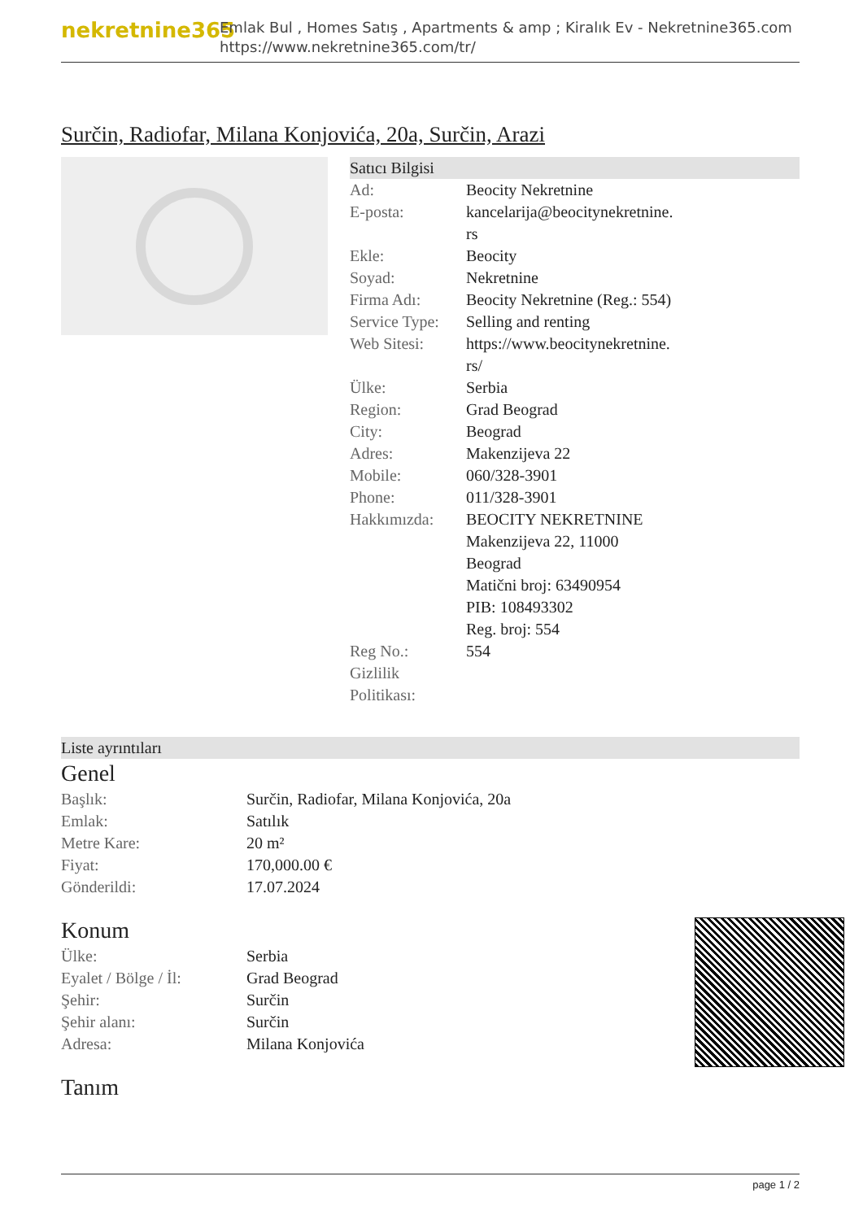nekretnine365
Emlak Bul , Homes Satış , Apartments & amp ; Kiralık Ev - Nekretnine365.com
https://www.nekretnine365.com/tr/
Surčin, Radiofar, Milana Konjovića, 20a, Surčin, Arazi
Satıcı Bilgisi
| Ad: | Beocity Nekretnine |
| E-posta: | kancelarija@beocitynekretnine. rs |
| Ekle: | Beocity |
| Soyad: | Nekretnine |
| Firma Adı: | Beocity Nekretnine (Reg.: 554) |
| Service Type: | Selling and renting |
| Web Sitesi: | https://www.beocitynekretnine. rs/ |
| Ülke: | Serbia |
| Region: | Grad Beograd |
| City: | Beograd |
| Adres: | Makenzijeva 22 |
| Mobile: | 060/328-3901 |
| Phone: | 011/328-3901 |
| Hakkımızda: | BEOCITY NEKRETNINE Makenzijeva 22, 11000 Beograd Matični broj: 63490954 PIB: 108493302 Reg. broj: 554 |
| Reg No.: | 554 |
| Gizlilik Politikası: | |
Liste ayrıntıları
Genel
| Başlık: | Surčin, Radiofar, Milana Konjovića, 20a |
| Emlak: | Satılık |
| Metre Kare: | 20 m² |
| Fiyat: | 170,000.00 € |
| Gönderildi: | 17.07.2024 |
Konum
| Ülke: | Serbia |
| Eyalet / Bölge / İl: | Grad Beograd |
| Şehir: | Surčin |
| Şehir alanı: | Surčin |
| Adresa: | Milana Konjovića |
Tanım
page 1 / 2